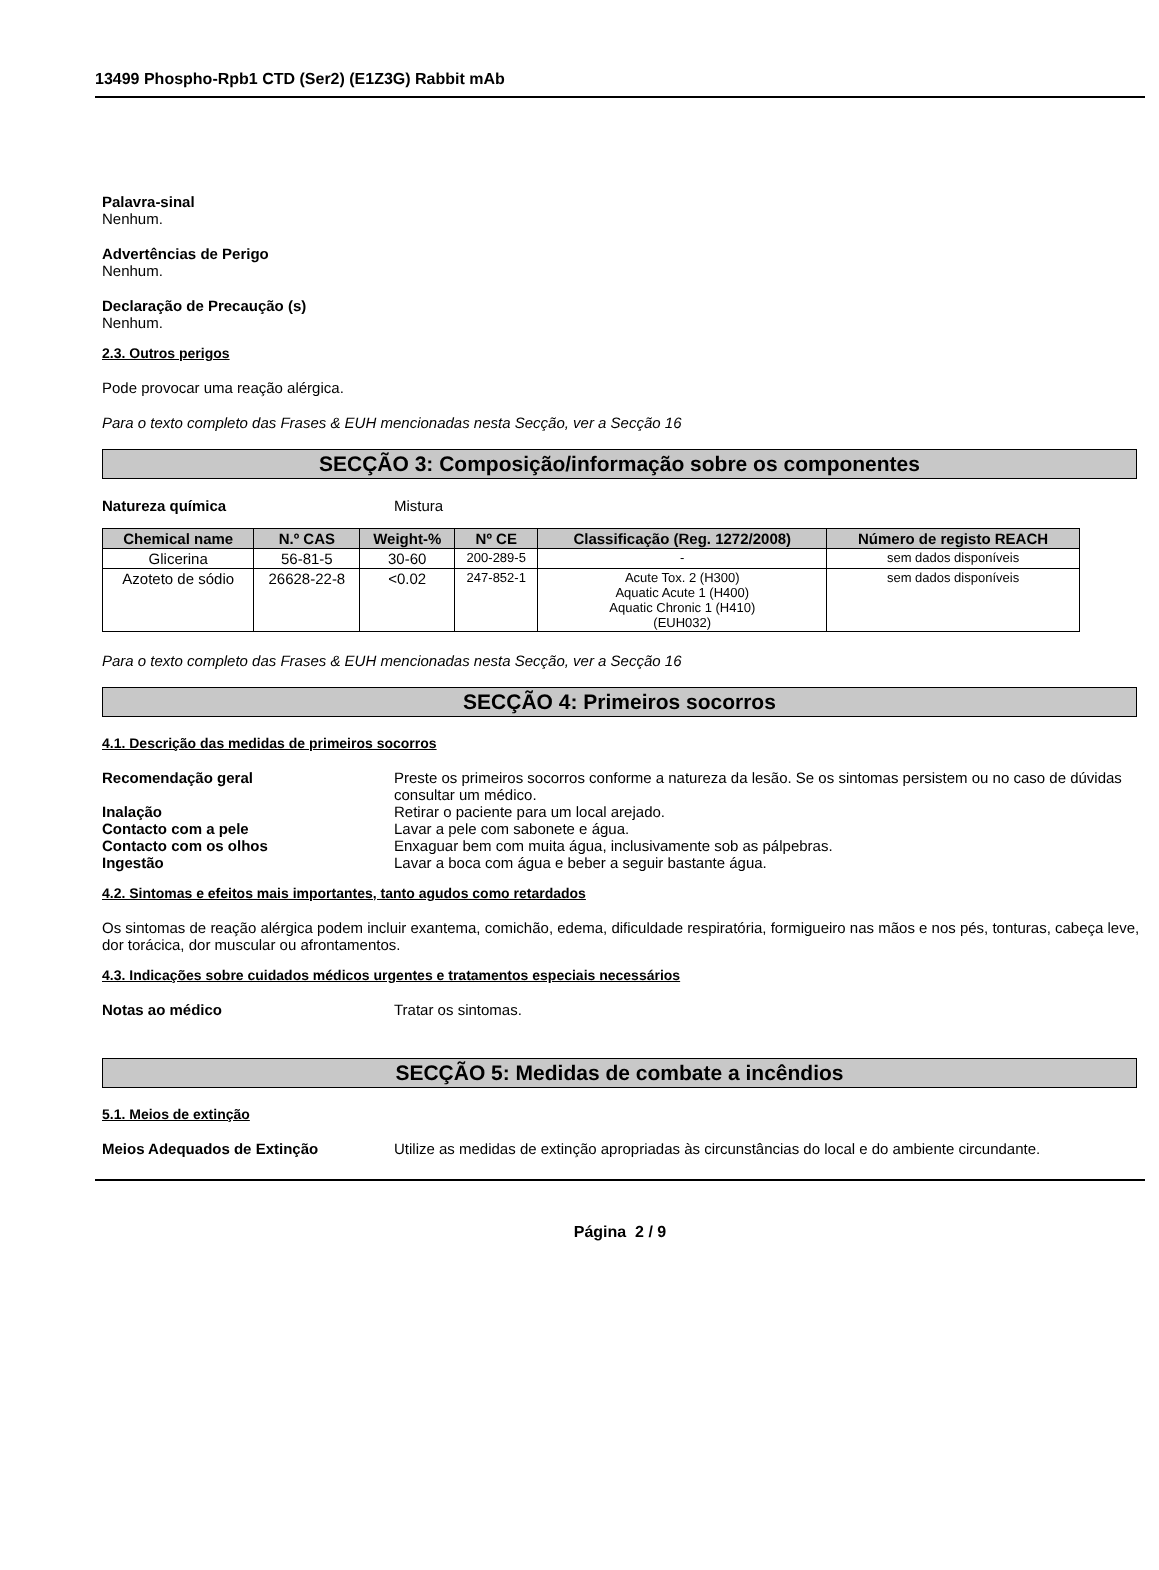13499 Phospho-Rpb1 CTD (Ser2) (E1Z3G) Rabbit mAb
Palavra-sinal
Nenhum.
Advertências de Perigo
Nenhum.
Declaração de Precaução (s)
Nenhum.
2.3. Outros perigos
Pode provocar uma reação alérgica.
Para o texto completo das Frases & EUH mencionadas nesta Secção, ver a Secção 16
SECÇÃO 3: Composição/informação sobre os componentes
Natureza química Mistura
| Chemical name | N.º CAS | Weight-% | Nº CE | Classificação (Reg. 1272/2008) | Número de registo REACH |
| --- | --- | --- | --- | --- | --- |
| Glicerina | 56-81-5 | 30-60 | 200-289-5 | - | sem dados disponíveis |
| Azoteto de sódio | 26628-22-8 | <0.02 | 247-852-1 | Acute Tox. 2 (H300) Aquatic Acute 1 (H400) Aquatic Chronic 1 (H410) (EUH032) | sem dados disponíveis |
Para o texto completo das Frases & EUH mencionadas nesta Secção, ver a Secção 16
SECÇÃO 4: Primeiros socorros
4.1. Descrição das medidas de primeiros socorros
Recomendação geral Preste os primeiros socorros conforme a natureza da lesão. Se os sintomas persistem ou no caso de dúvidas consultar um médico.
Inalação Retirar o paciente para um local arejado.
Contacto com a pele Lavar a pele com sabonete e água.
Contacto com os olhos Enxaguar bem com muita água, inclusivamente sob as pálpebras.
Ingestão Lavar a boca com água e beber a seguir bastante água.
4.2. Sintomas e efeitos mais importantes, tanto agudos como retardados
Os sintomas de reação alérgica podem incluir exantema, comichão, edema, dificuldade respiratória, formigueiro nas mãos e nos pés, tonturas, cabeça leve, dor torácica, dor muscular ou afrontamentos.
4.3. Indicações sobre cuidados médicos urgentes e tratamentos especiais necessários
Notas ao médico Tratar os sintomas.
SECÇÃO 5: Medidas de combate a incêndios
5.1. Meios de extinção
Meios Adequados de Extinção Utilize as medidas de extinção apropriadas às circunstâncias do local e do ambiente circundante.
Página 2 / 9